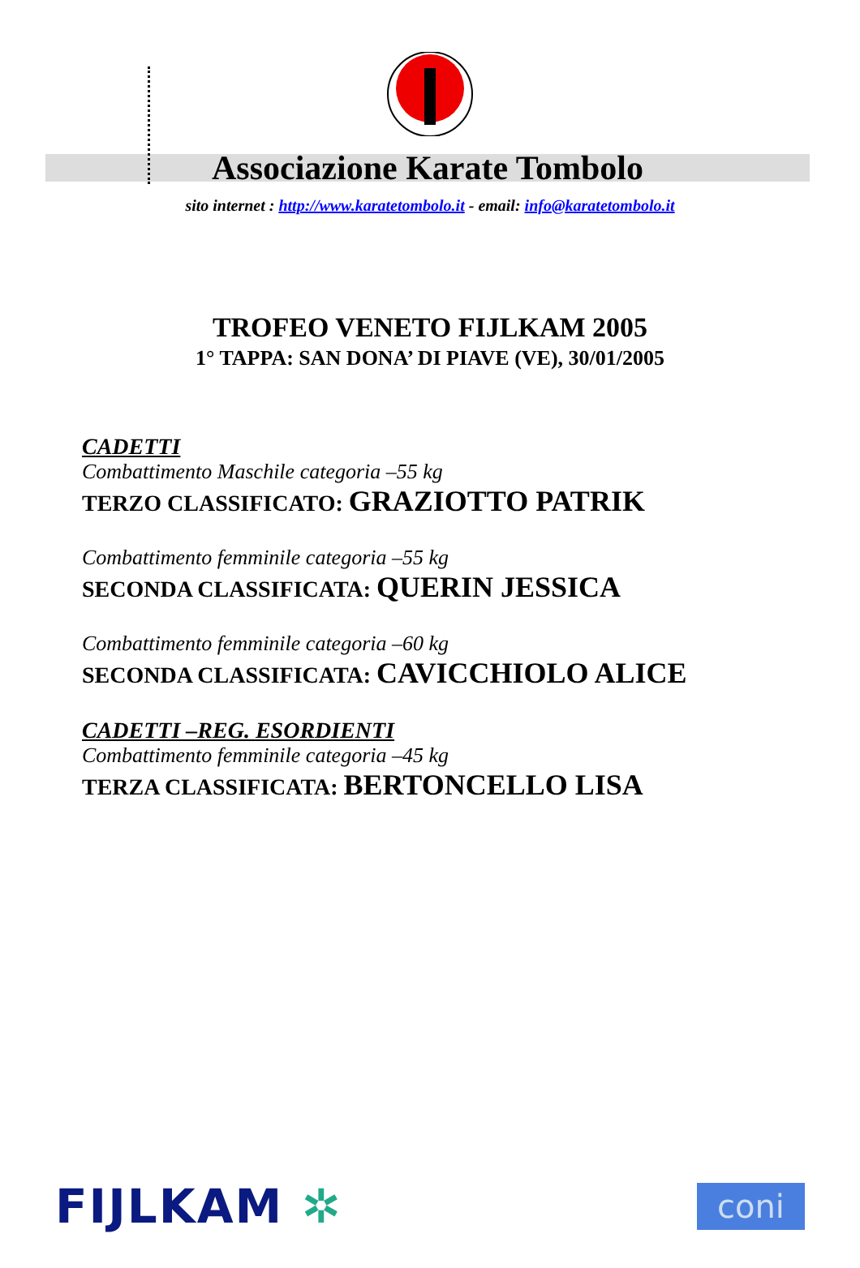Associazione Karate Tombolo
sito internet : http://www.karatetombolo.it - email: info@karatetombolo.it
TROFEO VENETO FIJLKAM 2005
1° TAPPA: SAN DONA’ DI PIAVE (VE), 30/01/2005
CADETTI
Combattimento Maschile categoria –55 kg
TERZO CLASSIFICATO: GRAZIOTTO PATRIK
Combattimento femminile categoria –55 kg
SECONDA CLASSIFICATA: QUERIN JESSICA
Combattimento femminile categoria –60 kg
SECONDA CLASSIFICATA: CAVICCHIOLO ALICE
CADETTI –REG. ESORDIENTI
Combattimento femminile categoria –45 kg
TERZA CLASSIFICATA: BERTONCELLO LISA
FIJLKAM ✲
coni